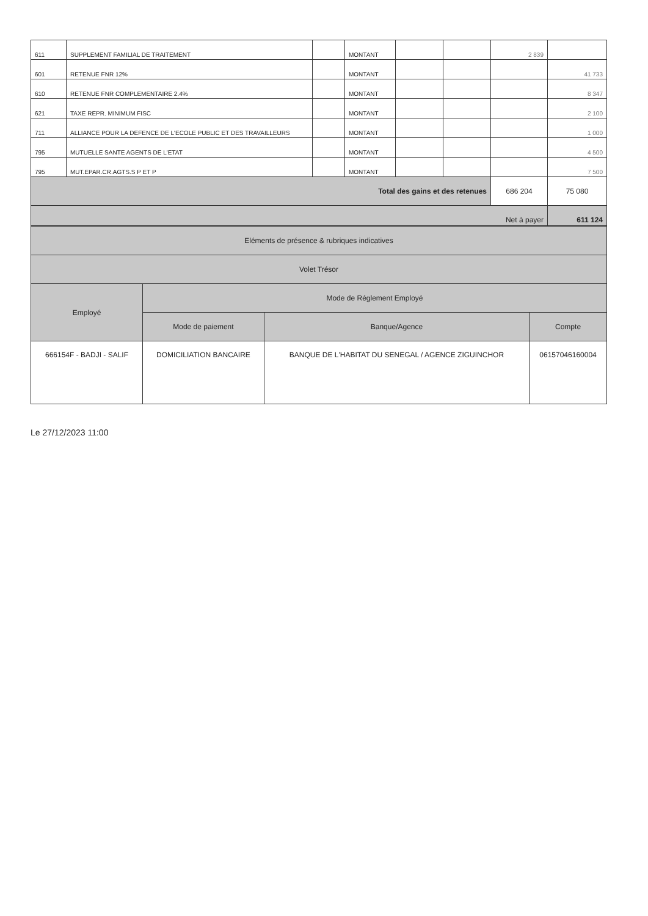| 611 | SUPPLEMENT FAMILIAL DE TRAITEMENT | | MONTANT | | | 2 839 | |
| 601 | RETENUE FNR 12% | | MONTANT | | | | 41 733 |
| 610 | RETENUE FNR COMPLEMENTAIRE 2.4% | | MONTANT | | | | 8 347 |
| 621 | TAXE REPR. MINIMUM FISC | | MONTANT | | | | 2 100 |
| 711 | ALLIANCE POUR LA DEFENCE DE L'ECOLE PUBLIC ET DES TRAVAILLEURS | | MONTANT | | | | 1 000 |
| 795 | MUTUELLE SANTE AGENTS DE L'ETAT | | MONTANT | | | | 4 500 |
| 795 | MUT.EPAR.CR.AGTS.S P ET P | | MONTANT | | | | 7 500 |
| Total des gains et des retenues | | | | | | 686 204 | 75 080 |
| Net à payer | | | | | | | 611 124 |
| Eléments de présence & rubriques indicatives | | | |
| Volet Trésor | | | |
| Employé | Mode de Réglement Employé | | |
| | Mode de paiement | Banque/Agence | Compte |
| 666154F - BADJI - SALIF | DOMICILIATION BANCAIRE | BANQUE DE L'HABITAT DU SENEGAL / AGENCE ZIGUINCHOR | 06157046160004 |
Le 27/12/2023 11:00